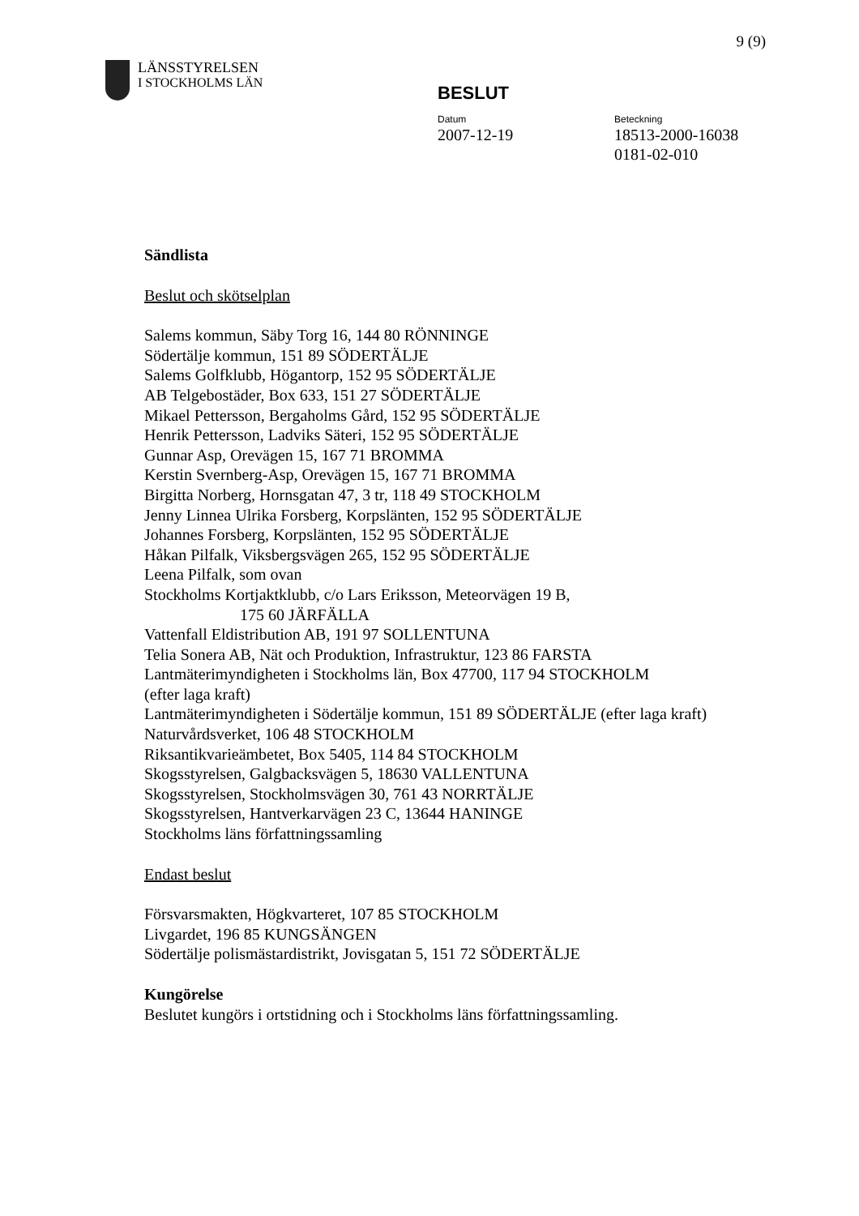9 (9)
LÄNSSTYRELSEN
I STOCKHOLMS LÄN
BESLUT
Datum
2007-12-19
Beteckning
18513-2000-16038
0181-02-010
Sändlista
Beslut och skötselplan
Salems kommun, Säby Torg 16, 144 80 RÖNNINGE
Södertälje kommun, 151 89 SÖDERTÄLJE
Salems Golfklubb, Högantorp, 152 95 SÖDERTÄLJE
AB Telgebostäder, Box 633, 151 27 SÖDERTÄLJE
Mikael Pettersson, Bergaholms Gård, 152 95 SÖDERTÄLJE
Henrik Pettersson, Ladviks Säteri, 152 95 SÖDERTÄLJE
Gunnar Asp, Orevägen 15, 167 71 BROMMA
Kerstin Svernberg-Asp, Orevägen 15, 167 71 BROMMA
Birgitta Norberg, Hornsgatan 47, 3 tr, 118 49 STOCKHOLM
Jenny Linnea Ulrika Forsberg, Korpslänten, 152 95 SÖDERTÄLJE
Johannes Forsberg, Korpslänten, 152 95 SÖDERTÄLJE
Håkan Pilfalk, Viksbergsvägen 265, 152 95 SÖDERTÄLJE
Leena Pilfalk, som ovan
Stockholms Kortjaktklubb, c/o Lars Eriksson, Meteorvägen 19 B,
175 60 JÄRFÄLLA
Vattenfall Eldistribution AB, 191 97 SOLLENTUNA
Telia Sonera AB, Nät och Produktion, Infrastruktur, 123 86 FARSTA
Lantmäterimyndigheten i Stockholms län, Box 47700, 117 94 STOCKHOLM
(efter laga kraft)
Lantmäterimyndigheten i Södertälje kommun, 151 89 SÖDERTÄLJE (efter laga kraft)
Naturvårdsverket, 106 48 STOCKHOLM
Riksantikvarieämbetet, Box 5405, 114 84 STOCKHOLM
Skogsstyrelsen, Galgbacksvägen 5, 18630 VALLENTUNA
Skogsstyrelsen, Stockholmsvägen 30, 761 43 NORRTÄLJE
Skogsstyrelsen, Hantverkarvägen 23 C, 13644 HANINGE
Stockholms läns författningssamling
Endast beslut
Försvarsmakten, Högkvarteret, 107 85 STOCKHOLM
Livgardet, 196 85 KUNGSÄNGEN
Södertälje polismästardistrikt, Jovisgatan 5, 151 72 SÖDERTÄLJE
Kungörelse
Beslutet kungörs i ortstidning och i Stockholms läns författningssamling.